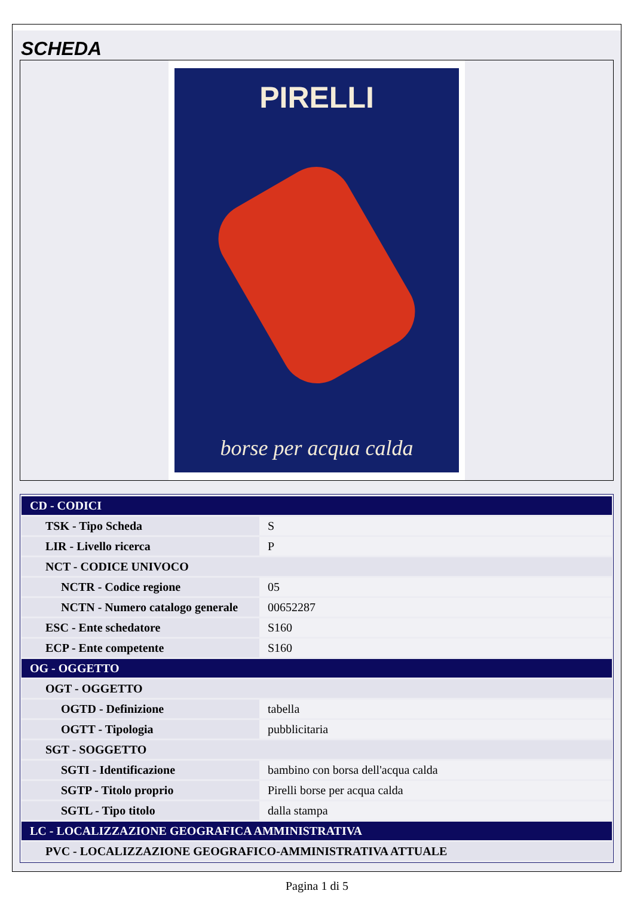SCHEDA
PIRELLI
borse per acqua calda
| CD - CODICI | |
| --- | --- |
| TSK - Tipo Scheda | S |
| LIR - Livello ricerca | P |
| NCT - CODICE UNIVOCO | |
| NCTR - Codice regione | 05 |
| NCTN - Numero catalogo generale | 00652287 |
| ESC - Ente schedatore | S160 |
| ECP - Ente competente | S160 |
| OG - OGGETTO | |
| OGT - OGGETTO | |
| OGTD - Definizione | tabella |
| OGTT - Tipologia | pubblicitaria |
| SGT - SOGGETTO | |
| SGTI - Identificazione | bambino con borsa dell'acqua calda |
| SGTP - Titolo proprio | Pirelli borse per acqua calda |
| SGTL - Tipo titolo | dalla stampa |
| LC - LOCALIZZAZIONE GEOGRAFICA AMMINISTRATIVA | |
| PVC - LOCALIZZAZIONE GEOGRAFICO-AMMINISTRATIVA ATTUALE | |
Pagina 1 di 5